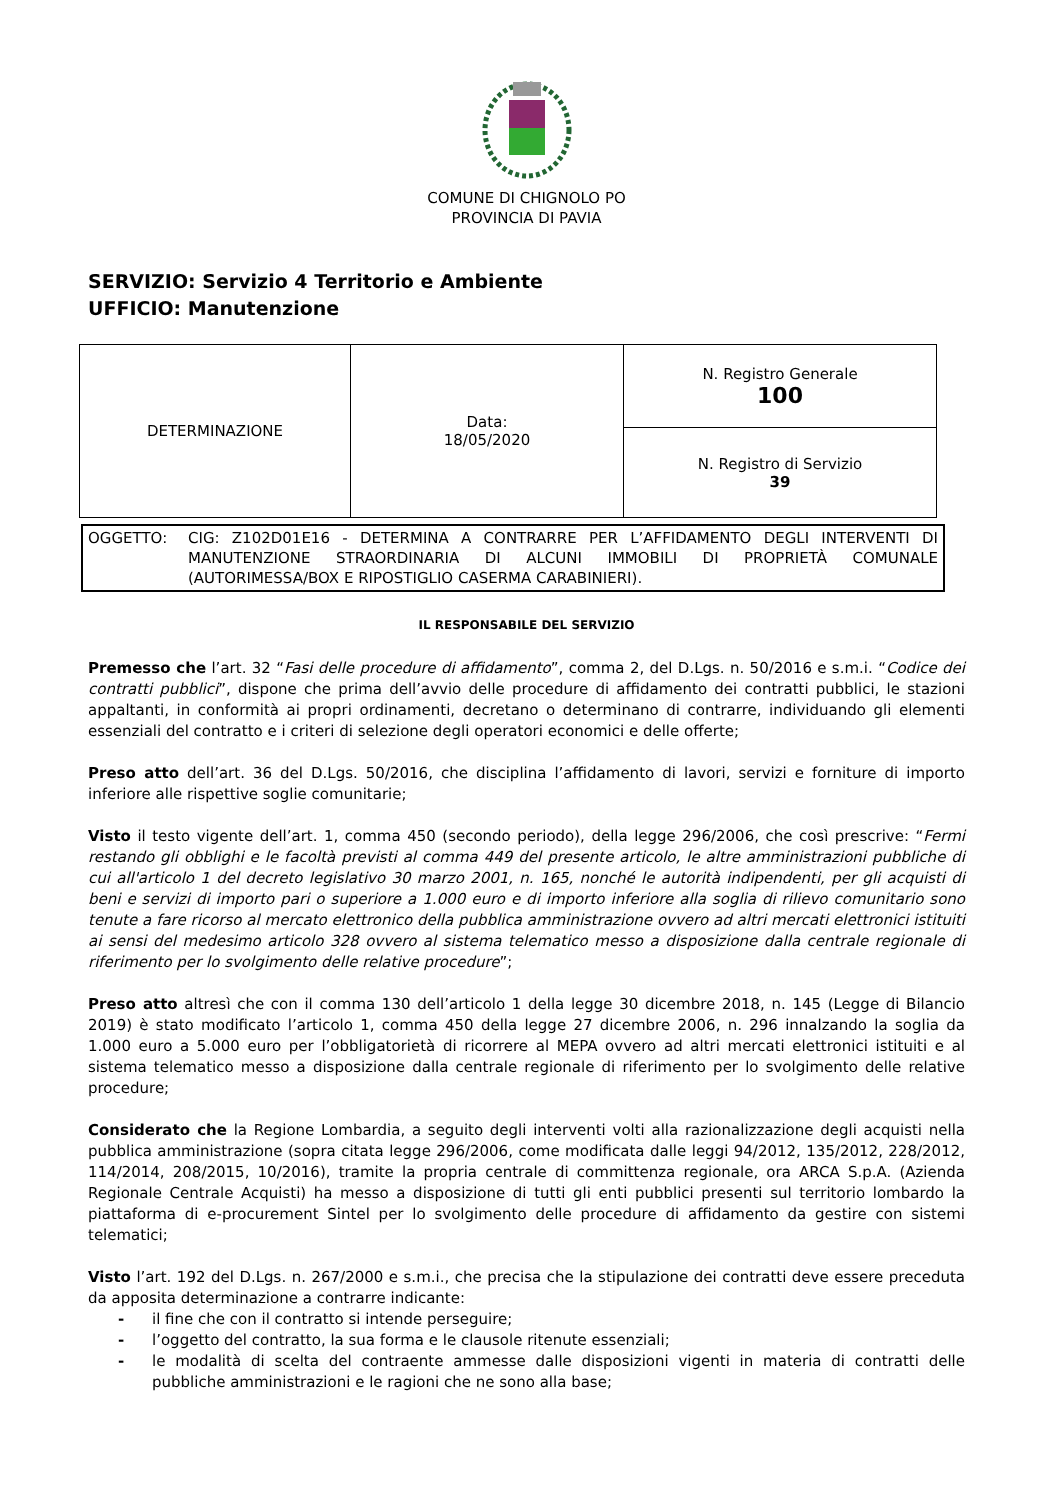COMUNE DI CHIGNOLO PO
PROVINCIA DI PAVIA
SERVIZIO: Servizio 4 Territorio e Ambiente
UFFICIO: Manutenzione
| DETERMINAZIONE | Data: 18/05/2020 | N. Registro Generale 100 |
| | | N. Registro di Servizio 39 |
OGGETTO: CIG: Z102D01E16 - DETERMINA A CONTRARRE PER L’AFFIDAMENTO DEGLI INTERVENTI DI MANUTENZIONE STRAORDINARIA DI ALCUNI IMMOBILI DI PROPRIETÀ COMUNALE (AUTORIMESSA/BOX E RIPOSTIGLIO CASERMA CARABINIERI).
IL RESPONSABILE DEL SERVIZIO
Premesso che l’art. 32 “Fasi delle procedure di affidamento”, comma 2, del D.Lgs. n. 50/2016 e s.m.i. “Codice dei contratti pubblici”, dispone che prima dell’avvio delle procedure di affidamento dei contratti pubblici, le stazioni appaltanti, in conformità ai propri ordinamenti, decretano o determinano di contrarre, individuando gli elementi essenziali del contratto e i criteri di selezione degli operatori economici e delle offerte;
Preso atto dell’art. 36 del D.Lgs. 50/2016, che disciplina l’affidamento di lavori, servizi e forniture di importo inferiore alle rispettive soglie comunitarie;
Visto il testo vigente dell’art. 1, comma 450 (secondo periodo), della legge 296/2006, che così prescrive: “Fermi restando gli obblighi e le facoltà previsti al comma 449 del presente articolo, le altre amministrazioni pubbliche di cui all'articolo 1 del decreto legislativo 30 marzo 2001, n. 165, nonché le autorità indipendenti, per gli acquisti di beni e servizi di importo pari o superiore a 1.000 euro e di importo inferiore alla soglia di rilievo comunitario sono tenute a fare ricorso al mercato elettronico della pubblica amministrazione ovvero ad altri mercati elettronici istituiti ai sensi del medesimo articolo 328 ovvero al sistema telematico messo a disposizione dalla centrale regionale di riferimento per lo svolgimento delle relative procedure”;
Preso atto altresì che con il comma 130 dell’articolo 1 della legge 30 dicembre 2018, n. 145 (Legge di Bilancio 2019) è stato modificato l’articolo 1, comma 450 della legge 27 dicembre 2006, n. 296 innalzando la soglia da 1.000 euro a 5.000 euro per l’obbligatorietà di ricorrere al MEPA ovvero ad altri mercati elettronici istituiti e al sistema telematico messo a disposizione dalla centrale regionale di riferimento per lo svolgimento delle relative procedure;
Considerato che la Regione Lombardia, a seguito degli interventi volti alla razionalizzazione degli acquisti nella pubblica amministrazione (sopra citata legge 296/2006, come modificata dalle leggi 94/2012, 135/2012, 228/2012, 114/2014, 208/2015, 10/2016), tramite la propria centrale di committenza regionale, ora ARCA S.p.A. (Azienda Regionale Centrale Acquisti) ha messo a disposizione di tutti gli enti pubblici presenti sul territorio lombardo la piattaforma di e-procurement Sintel per lo svolgimento delle procedure di affidamento da gestire con sistemi telematici;
Visto l’art. 192 del D.Lgs. n. 267/2000 e s.m.i., che precisa che la stipulazione dei contratti deve essere preceduta da apposita determinazione a contrarre indicante:
- il fine che con il contratto si intende perseguire;
- l’oggetto del contratto, la sua forma e le clausole ritenute essenziali;
- le modalità di scelta del contraente ammesse dalle disposizioni vigenti in materia di contratti delle pubbliche amministrazioni e le ragioni che ne sono alla base;